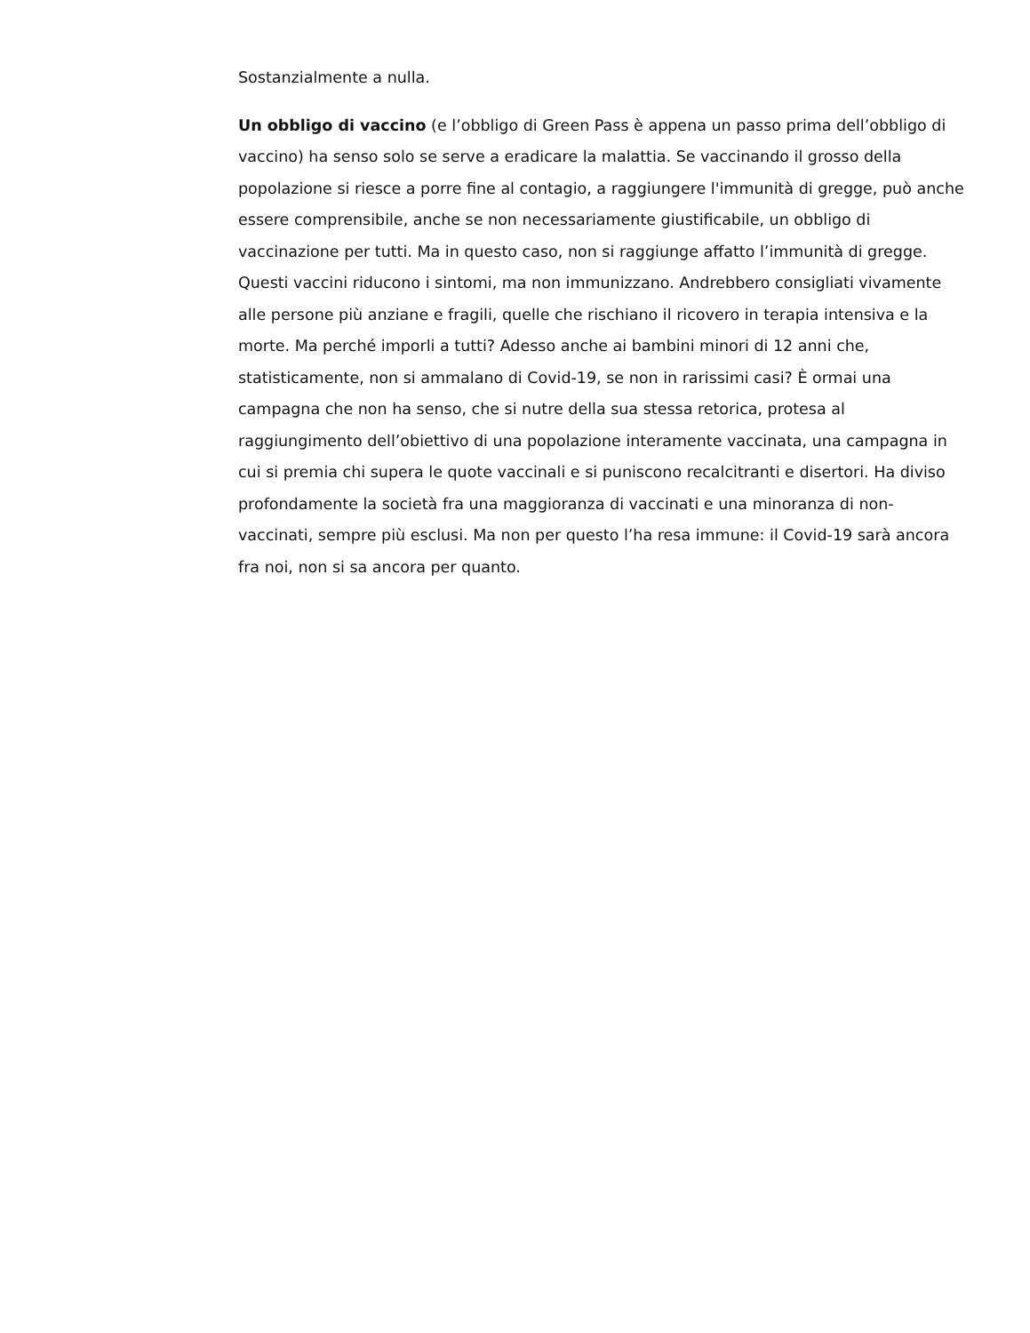Sostanzialmente a nulla.
Un obbligo di vaccino (e l’obbligo di Green Pass è appena un passo prima dell’obbligo di vaccino) ha senso solo se serve a eradicare la malattia. Se vaccinando il grosso della popolazione si riesce a porre fine al contagio, a raggiungere l'immunità di gregge, può anche essere comprensibile, anche se non necessariamente giustificabile, un obbligo di vaccinazione per tutti. Ma in questo caso, non si raggiunge affatto l’immunità di gregge. Questi vaccini riducono i sintomi, ma non immunizzano. Andrebbero consigliati vivamente alle persone più anziane e fragili, quelle che rischiano il ricovero in terapia intensiva e la morte. Ma perché imporli a tutti? Adesso anche ai bambini minori di 12 anni che, statisticamente, non si ammalano di Covid-19, se non in rarissimi casi? È ormai una campagna che non ha senso, che si nutre della sua stessa retorica, protesa al raggiungimento dell’obiettivo di una popolazione interamente vaccinata, una campagna in cui si premia chi supera le quote vaccinali e si puniscono recalcitranti e disertori. Ha diviso profondamente la società fra una maggioranza di vaccinati e una minoranza di non-vaccinati, sempre più esclusi. Ma non per questo l’ha resa immune: il Covid-19 sarà ancora fra noi, non si sa ancora per quanto.